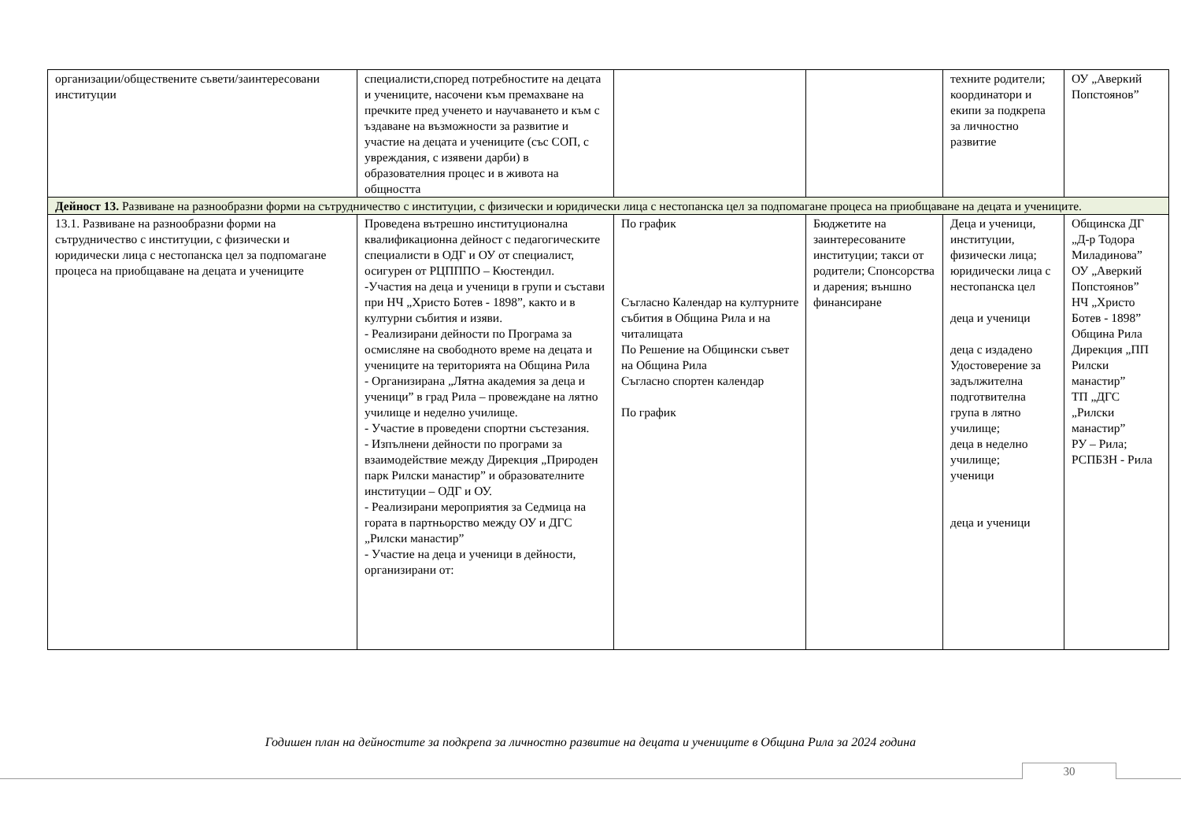| организации/обществените съвети/заинтересовани институции | специалисти,според потребностите на децата и учениците, насочени към премахване на пречките пред ученето и научаването и към с ъздаване на възможности за развитие и участие на децата и учениците (със СОП, с увреждания, с изявени дарби) в образователния процес и в живота на общността | | | техните родители; координатори и екипи за подкрепа за личностно развитие | ОУ „Аверкий Попстоянов” |
| Дейност 13. Развиване на разнообразни форми на сътрудничество с институции, с физически и юридически лица с нестопанска цел за подпомагане процеса на приобщаване на децата и учениците. | | | | | |
| 13.1. Развиване на разнообразни форми на сътрудничество с институции, с физически и юридически лица с нестопанска цел за подпомагане процеса на приобщаване на децата и учениците | Проведена вътрешно институционална квалификационна дейност с педагогическите специалисти в ОДГ и ОУ от специалист, осигурен от РЦПППО – Кюстендил. -Участия на деца и ученици в групи и състави при НЧ „Христо Ботев - 1898”, както и в културни събития и изяви. - Реализирани дейности по Програма за осмисляне на свободното време на децата и учениците на територията на Община Рила - Организирана „Лятна академия за деца и ученици” в град Рила – провеждане на лятно училище и неделно училище. - Участие в проведени спортни състезания. - Изпълнени дейности по програми за взаимодействие между Дирекция „Природен парк Рилски манастир” и образователните институции – ОДГ и ОУ. - Реализирани мероприятия за Седмица на гората в партньорство между ОУ и ДГС „Рилски манастир” - Участие на деца и ученици в дейности, организирани от: | По график Съгласно Календар на културните събития в Община Рила и на читалищата По Решение на Общински съвет на Община Рила Съгласно спортен календар По график | Бюджетите на заинтересованите институции; такси от родители; Спонсорства и дарения; външно финансиране | Деца и ученици, институции, физически лица; юридически лица с нестопанска цел деца и ученици деца с издадено Удостоверение за задължителна подготвителна група в лятно училище; деца в неделно училище; ученици деца и ученици | Общинска ДГ „Д-р Тодора Миладинова” ОУ „Аверкий Попстоянов” НЧ „Христо Ботев - 1898” Община Рила Дирекция „ПП Рилски манастир” ТП „ДГС „Рилски манастир” РУ – Рила; РСПБЗН - Рила |
Годишен план на дейностите за подкрепа за личностно развитие на децата и учениците в Община Рила за 2024 година
30